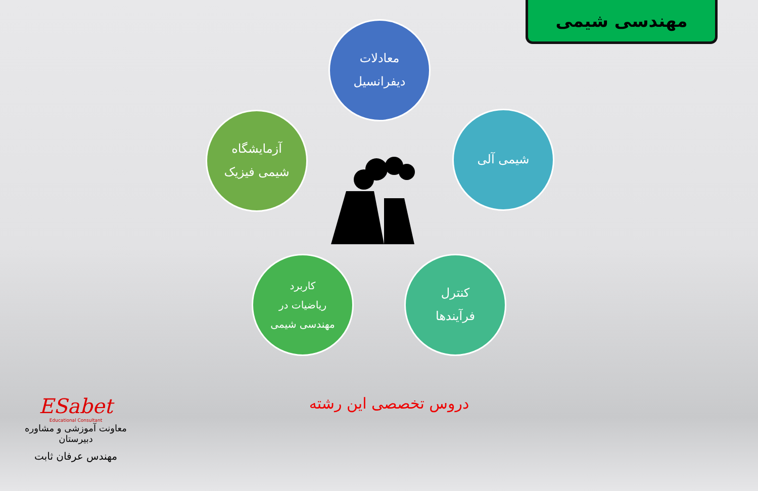مهندسی شیمی
معادلات
دیفرانسیل
شیمی آلی
کنترل
فرآیندها
کاربرد
ریاضیات در
مهندسی شیمی
آزمایشگاه
شیمی فیزیک
دروس تخصصی این رشته
ESabet
Educational Consultant
معاونت آموزشی و مشاوره دبیرستان
مهندس عرفان ثابت